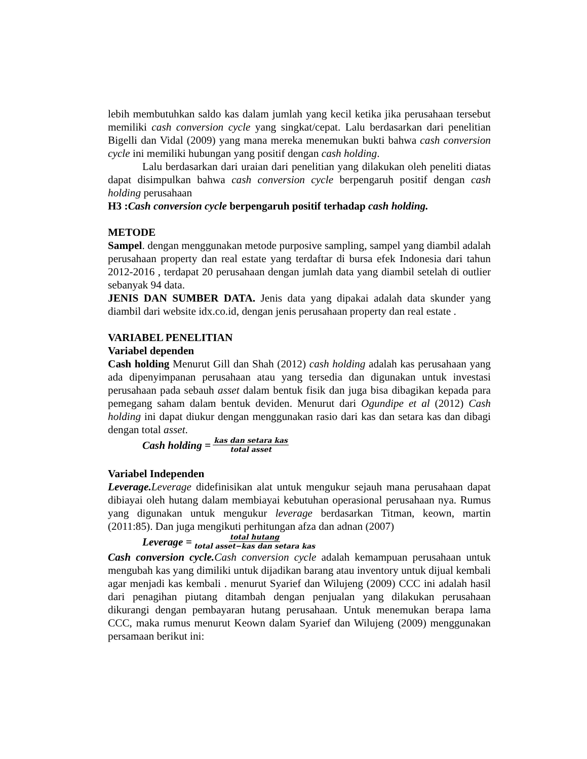lebih membutuhkan saldo kas dalam jumlah yang kecil ketika jika perusahaan tersebut memiliki cash conversion cycle yang singkat/cepat. Lalu berdasarkan dari penelitian Bigelli dan Vidal (2009) yang mana mereka menemukan bukti bahwa cash conversion cycle ini memiliki hubungan yang positif dengan cash holding.
Lalu berdasarkan dari uraian dari penelitian yang dilakukan oleh peneliti diatas dapat disimpulkan bahwa cash conversion cycle berpengaruh positif dengan cash holding perusahaan
H3 :Cash conversion cycle berpengaruh positif terhadap cash holding.
METODE
Sampel. dengan menggunakan metode purposive sampling, sampel yang diambil adalah perusahaan property dan real estate yang terdaftar di bursa efek Indonesia dari tahun 2012-2016 , terdapat 20 perusahaan dengan jumlah data yang diambil setelah di outlier sebanyak 94 data.
JENIS DAN SUMBER DATA. Jenis data yang dipakai adalah data skunder yang diambil dari website idx.co.id, dengan jenis perusahaan property dan real estate .
VARIABEL PENELITIAN
Variabel dependen
Cash holding Menurut Gill dan Shah (2012) cash holding adalah kas perusahaan yang ada dipenyimpanan perusahaan atau yang tersedia dan digunakan untuk investasi perusahaan pada sebauh asset dalam bentuk fisik dan juga bisa dibagikan kepada para pemegang saham dalam bentuk deviden. Menurut dari Ogundipe et al (2012) Cash holding ini dapat diukur dengan menggunakan rasio dari kas dan setara kas dan dibagi dengan total asset.
Cash holding = kas dan setara kas total asset
Variabel Independen
Leverage. Leverage didefinisikan alat untuk mengukur sejauh mana perusahaan dapat dibiayai oleh hutang dalam membiayai kebutuhan operasional perusahaan nya. Rumus yang digunakan untuk mengukur leverage berdasarkan Titman, keown, martin (2011:85). Dan juga mengikuti perhitungan afza dan adnan (2007)
Leverage = total hutang total asset−kas dan setara kas
Cash conversion cycle. Cash conversion cycle adalah kemampuan perusahaan untuk mengubah kas yang dimiliki untuk dijadikan barang atau inventory untuk dijual kembali agar menjadi kas kembali . menurut Syarief dan Wilujeng (2009) CCC ini adalah hasil dari penagihan piutang ditambah dengan penjualan yang dilakukan perusahaan dikurangi dengan pembayaran hutang perusahaan. Untuk menemukan berapa lama CCC, maka rumus menurut Keown dalam Syarief dan Wilujeng (2009) menggunakan persamaan berikut ini: